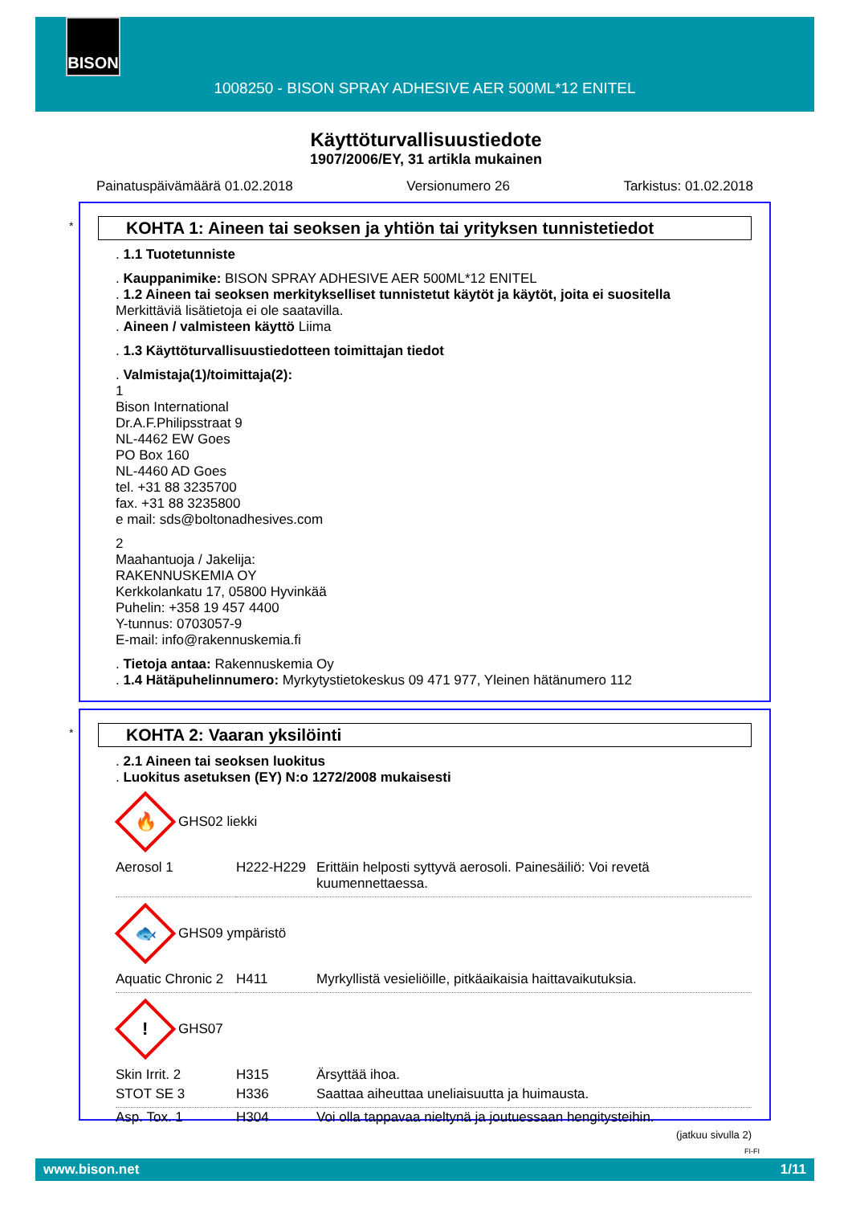BISON
1008250 - BISON SPRAY ADHESIVE AER 500ML*12 ENITEL
Käyttöturvallisuustiedote
1907/2006/EY, 31 artikla mukainen
Painatuspäivämäärä 01.02.2018 Versionumero 26 Tarkistus: 01.02.2018
*
KOHTA 1: Aineen tai seoksen ja yhtiön tai yrityksen tunnistetiedot
. 1.1 Tuotetunniste
. Kauppanimike: BISON SPRAY ADHESIVE AER 500ML*12 ENITEL
. 1.2 Aineen tai seoksen merkitykselliset tunnistetut käytöt ja käytöt, joita ei suositella
Merkittäviä lisätietoja ei ole saatavilla.
. Aineen / valmisteen käyttö Liima
. 1.3 Käyttöturvallisuustiedotteen toimittajan tiedot
. Valmistaja(1)/toimittaja(2):
1
Bison International
Dr.A.F.Philipsstraat 9
NL-4462 EW Goes
PO Box 160
NL-4460 AD Goes
tel. +31 88 3235700
fax. +31 88 3235800
e mail: sds@boltonadhesives.com
2
Maahantuoja / Jakelija:
RAKENNUSKEMIA OY
Kerkkolankatu 17, 05800 Hyvinkää
Puhelin: +358 19 457 4400
Y-tunnus: 0703057-9
E-mail: info@rakennuskemia.fi
. Tietoja antaa: Rakennuskemia Oy
. 1.4 Hätäpuhelinnumero: Myrkytystietokeskus 09 471 977, Yleinen hätänumero 112
*
KOHTA 2: Vaaran yksilöinti
. 2.1 Aineen tai seoksen luokitus
. Luokitus asetuksen (EY) N:o 1272/2008 mukaisesti
🔥
GHS02 liekki
| Aerosol 1 | H222-H229 | Erittäin helposti syttyvä aerosoli. Painesäiliö: Voi revetä kuumennettaessa. |
🐟
GHS09 ympäristö
| Aquatic Chronic 2 | H411 | Myrkyllistä vesieliöille, pitkäaikaisia haittavaikutuksia. |
!
GHS07
| Skin Irrit. 2 | H315 | Ärsyttää ihoa. |
| STOT SE 3 | H336 | Saattaa aiheuttaa uneliaisuutta ja huimausta. |
| Asp. Tox. 1 | H304 | Voi olla tappavaa nieltynä ja joutuessaan hengitysteihin. |
(jatkuu sivulla 2)
FI-FI
www.bison.net 1/11